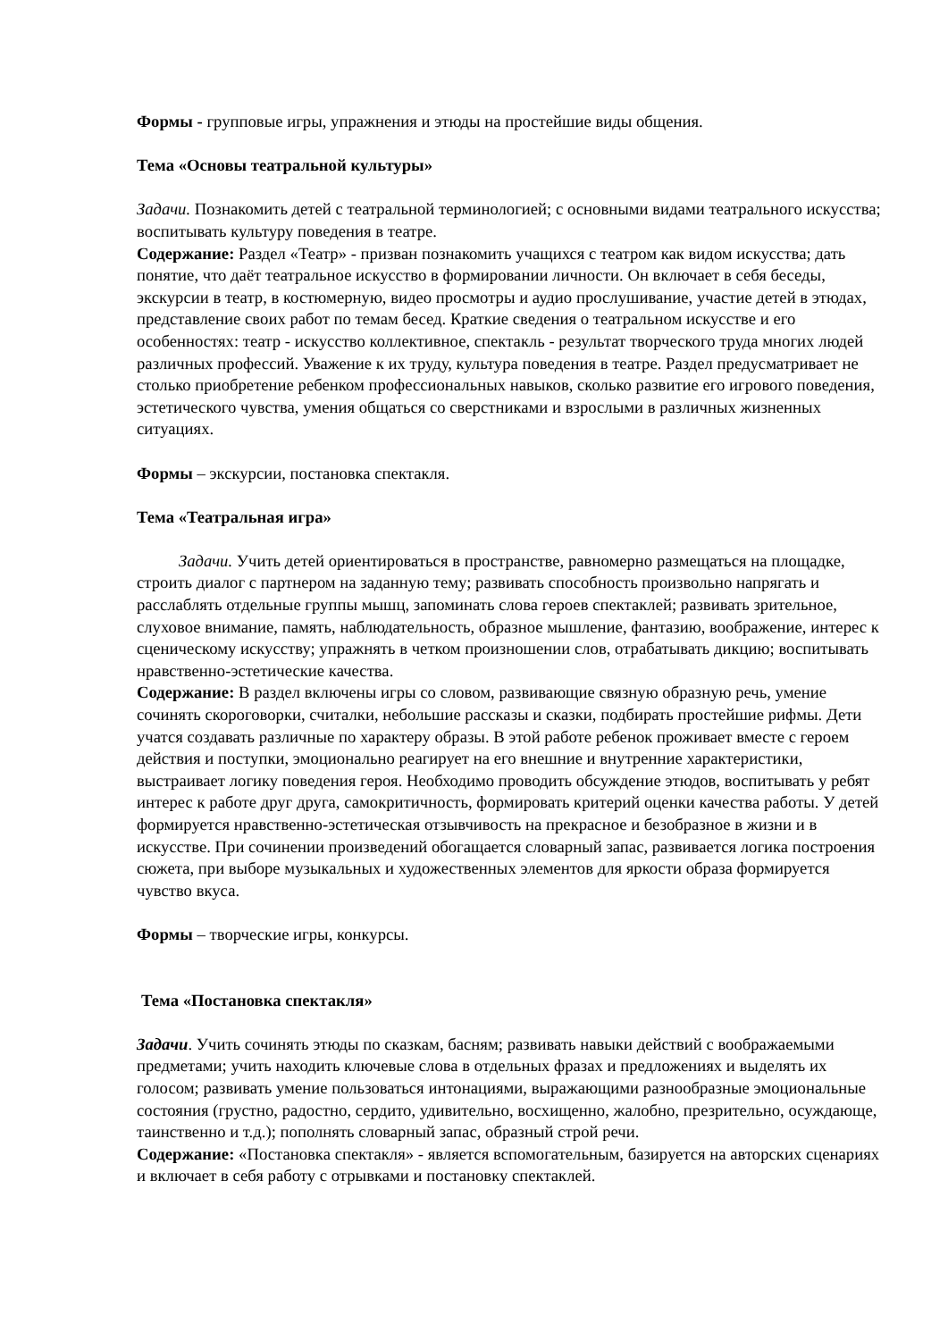Формы - групповые игры, упражнения и этюды на простейшие виды общения.
Тема «Основы театральной культуры»
Задачи. Познакомить детей с театральной терминологией; с основными видами театрального искусства; воспитывать культуру поведения в театре.
Содержание: Раздел «Театр» - призван познакомить учащихся с театром как видом искусства; дать понятие, что даёт театральное искусство в формировании личности. Он включает в себя беседы, экскурсии в театр, в костюмерную, видео просмотры и аудио прослушивание, участие детей в этюдах, представление своих работ по темам бесед. Краткие сведения о театральном искусстве и его особенностях: театр - искусство коллективное, спектакль - результат творческого труда многих людей различных профессий. Уважение к их труду, культура поведения в театре. Раздел предусматривает не столько приобретение ребенком профессиональных навыков, сколько развитие его игрового поведения, эстетического чувства, умения общаться со сверстниками и взрослыми в различных жизненных ситуациях.
Формы – экскурсии, постановка спектакля.
Тема «Театральная игра»
Задачи. Учить детей ориентироваться в пространстве, равномерно размещаться на площадке, строить диалог с партнером на заданную тему; развивать способность произвольно напрягать и расслаблять отдельные группы мышц, запоминать слова героев спектаклей; развивать зрительное, слуховое внимание, память, наблюдательность, образное мышление, фантазию, воображение, интерес к сценическому искусству; упражнять в четком произношении слов, отрабатывать дикцию; воспитывать нравственно-эстетические качества.
Содержание: В раздел включены игры со словом, развивающие связную образную речь, умение сочинять скороговорки, считалки, небольшие рассказы и сказки, подбирать простейшие рифмы. Дети учатся создавать различные по характеру образы. В этой работе ребенок проживает вместе с героем действия и поступки, эмоционально реагирует на его внешние и внутренние характеристики, выстраивает логику поведения героя. Необходимо проводить обсуждение этюдов, воспитывать у ребят интерес к работе друг друга, самокритичность, формировать критерий оценки качества работы. У детей формируется нравственно-эстетическая отзывчивость на прекрасное и безобразное в жизни и в искусстве. При сочинении произведений обогащается словарный запас, развивается логика построения сюжета, при выборе музыкальных и художественных элементов для яркости образа формируется чувство вкуса.
Формы – творческие игры, конкурсы.
Тема «Постановка спектакля»
Задачи. Учить сочинять этюды по сказкам, басням; развивать навыки действий с воображаемыми предметами; учить находить ключевые слова в отдельных фразах и предложениях и выделять их голосом; развивать умение пользоваться интонациями, выражающими разнообразные эмоциональные состояния (грустно, радостно, сердито, удивительно, восхищенно, жалобно, презрительно, осуждающе, таинственно и т.д.); пополнять словарный запас, образный строй речи.
Содержание: «Постановка спектакля» - является вспомогательным, базируется на авторских сценариях и включает в себя работу с отрывками и постановку спектаклей.